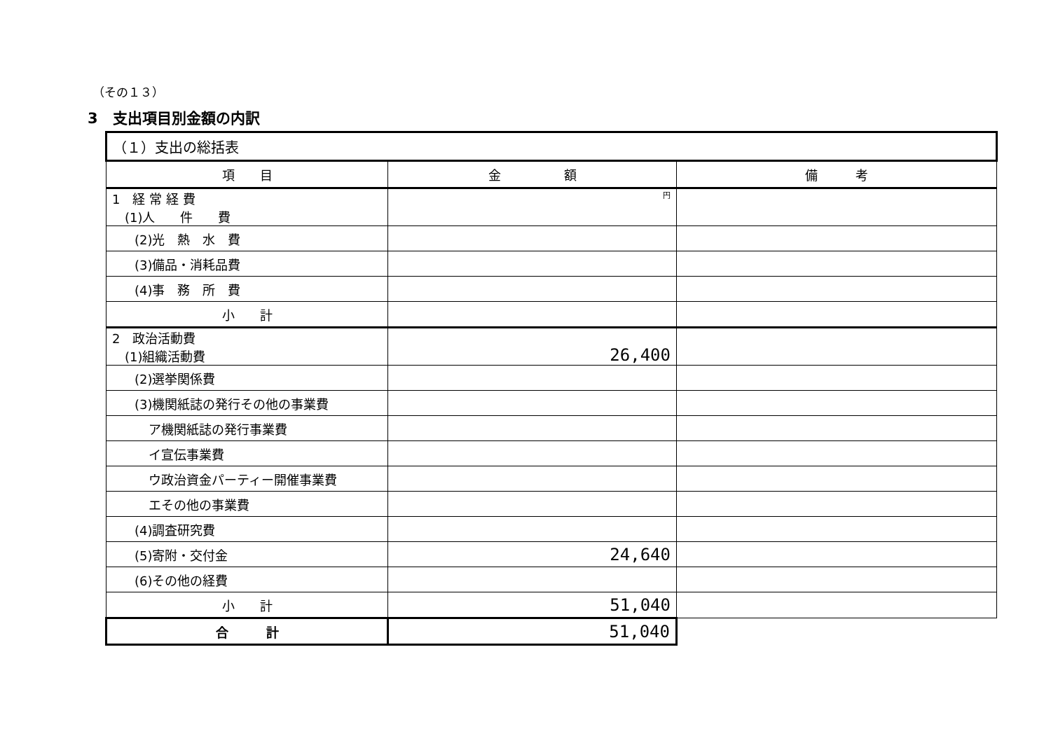（その１３）
3　支出項目別金額の内訳
| （１）支出の総括表 | | |
| 項 目 | 金 額 | 備 考 |
| 1 経 常 経 費 (1)人 件 費 | 円 | |
| (2)光 熱 水 費 | | |
| (3)備品・消耗品費 | | |
| (4)事 務 所 費 | | |
| 小 計 | | |
| 2 政治活動費 (1)組織活動費 | 26,400 | |
| (2)選挙関係費 | | |
| (3)機関紙誌の発行その他の事業費 | | |
| ア機関紙誌の発行事業費 | | |
| イ宣伝事業費 | | |
| ウ政治資金パーティー開催事業費 | | |
| エその他の事業費 | | |
| (4)調査研究費 | | |
| (5)寄附・交付金 | 24,640 | |
| (6)その他の経費 | | |
| 小 計 | 51,040 | |
| 合 計 | 51,040 | |